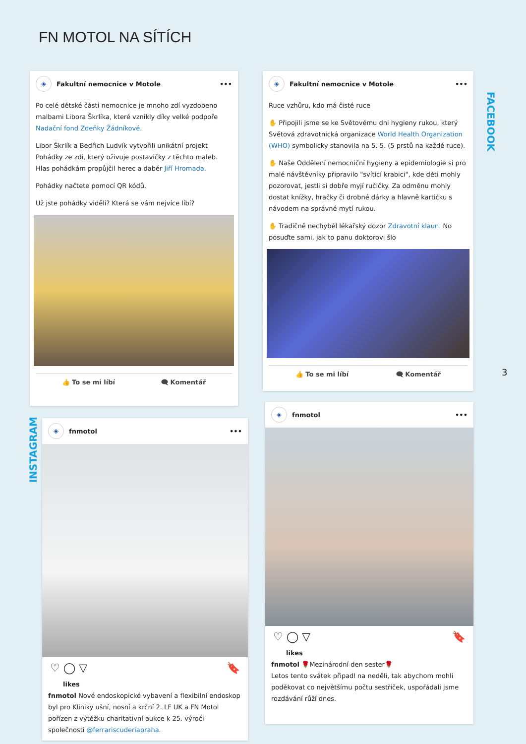FN MOTOL NA SÍTÍCH
◈
Fakultní nemocnice v Motole •••
Po celé dětské části nemocnice je mnoho zdí vyzdobeno malbami Libora Škrlíka, které vznikly díky velké podpoře Nadační fond Zdeňky Žádníkové.
Libor Škrlík a Bedřich Ludvík vytvořili unikátní projekt Pohádky ze zdi, který oživuje postavičky z těchto maleb. Hlas pohádkám propůjčil herec a dabér Jiří Hromada.
Pohádky načtete pomocí QR kódů.
Už jste pohádky viděli? Která se vám nejvíce líbí?
👍 To se mi líbí 🗨 Komentář
◈
Fakultní nemocnice v Motole •••
Ruce vzhůru, kdo má čisté ruce
✋ Připojili jsme se ke Světovému dni hygieny rukou, který Světová zdravotnická organizace World Health Organization (WHO) symbolicky stanovila na 5. 5. (5 prstů na každé ruce).
✋ Naše Oddělení nemocniční hygieny a epidemiologie si pro malé návštěvníky připravilo "svítící krabici", kde děti mohly pozorovat, jestli si dobře myjí ručičky. Za odměnu mohly dostat knížky, hračky či drobné dárky a hlavně kartičku s návodem na správné mytí rukou.
✋ Tradičně nechyběl lékařský dozor Zdravotní klaun. No posuďte sami, jak to panu doktorovi šlo
👍 To se mi líbí 🗨 Komentář
FACEBOOK
3
INSTAGRAM
◈
fnmotol •••
♡ ◯ ▽ 🔖
likes
fnmotol Nové endoskopické vybavení a flexibilní endoskop byl pro Kliniky ušní, nosní a krční 2. LF UK a FN Motol pořízen z výtěžku charitativní aukce k 25. výročí společnosti @ferrariscuderiapraha.
◈
fnmotol •••
♡ ◯ ▽ 🔖
likes
fnmotol 🌹Mezinárodní den sester🌹
Letos tento svátek připadl na neděli, tak abychom mohli poděkovat co největšímu počtu sestřiček, uspořádali jsme rozdávání růží dnes.